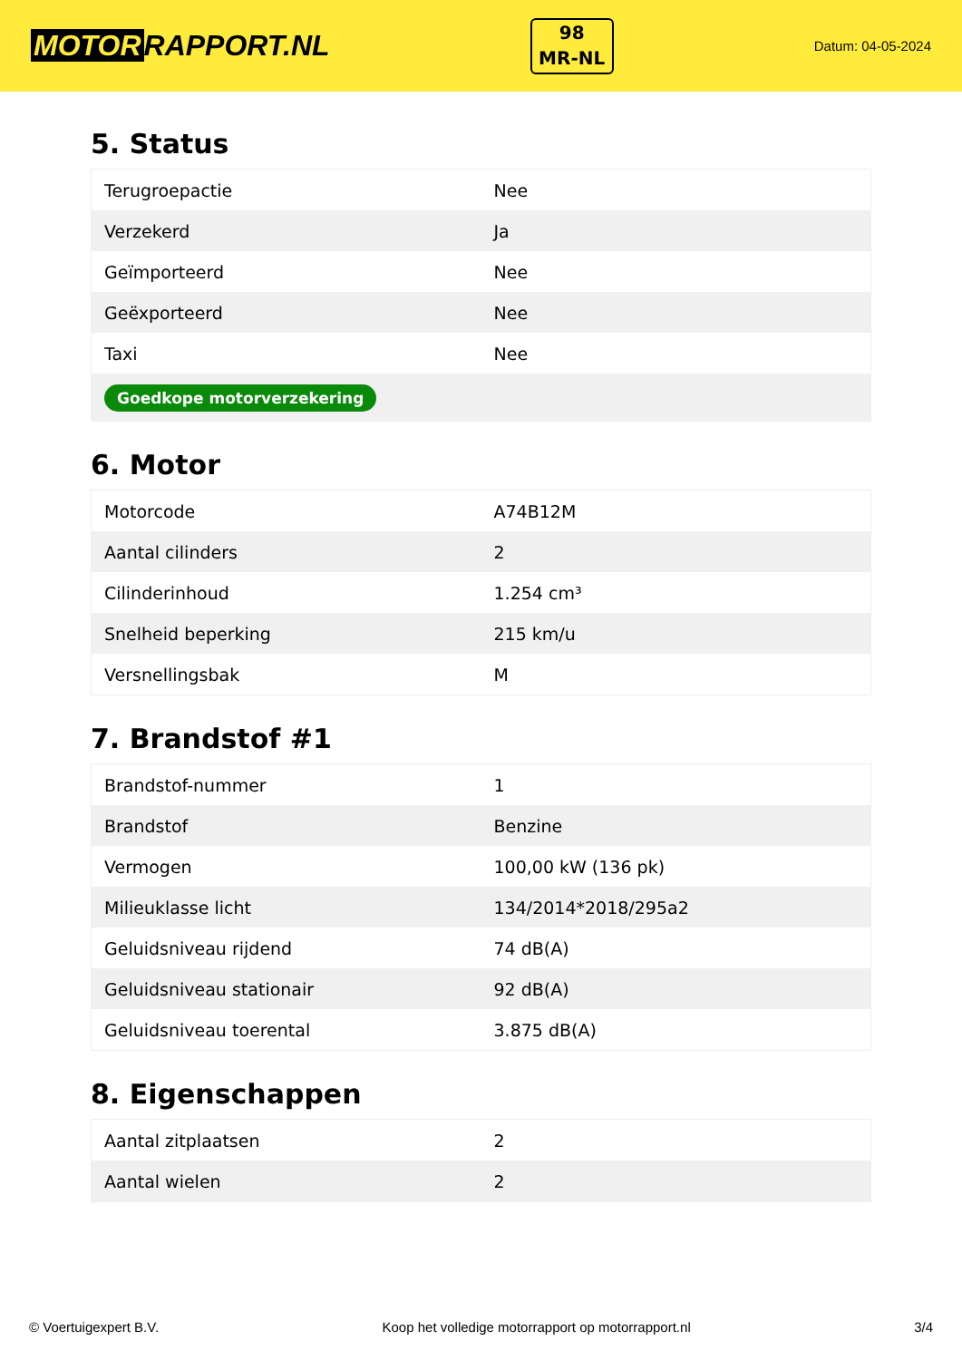MOTOR RAPPORT.NL
98
MR-NL
Datum: 04-05-2024
5. Status
| Terugroepactie | Nee |
| Verzekerd | Ja |
| Geïmporteerd | Nee |
| Geëxporteerd | Nee |
| Taxi | Nee |
| Goedkope motorverzekering | |
6. Motor
| Motorcode | A74B12M |
| Aantal cilinders | 2 |
| Cilinderinhoud | 1.254 cm³ |
| Snelheid beperking | 215 km/u |
| Versnellingsbak | M |
7. Brandstof #1
| Brandstof-nummer | 1 |
| Brandstof | Benzine |
| Vermogen | 100,00 kW (136 pk) |
| Milieuklasse licht | 134/2014*2018/295a2 |
| Geluidsniveau rijdend | 74 dB(A) |
| Geluidsniveau stationair | 92 dB(A) |
| Geluidsniveau toerental | 3.875 dB(A) |
8. Eigenschappen
| Aantal zitplaatsen | 2 |
| Aantal wielen | 2 |
© Voertuigexpert B.V. Koop het volledige motorrapport op motorrapport.nl 3/4